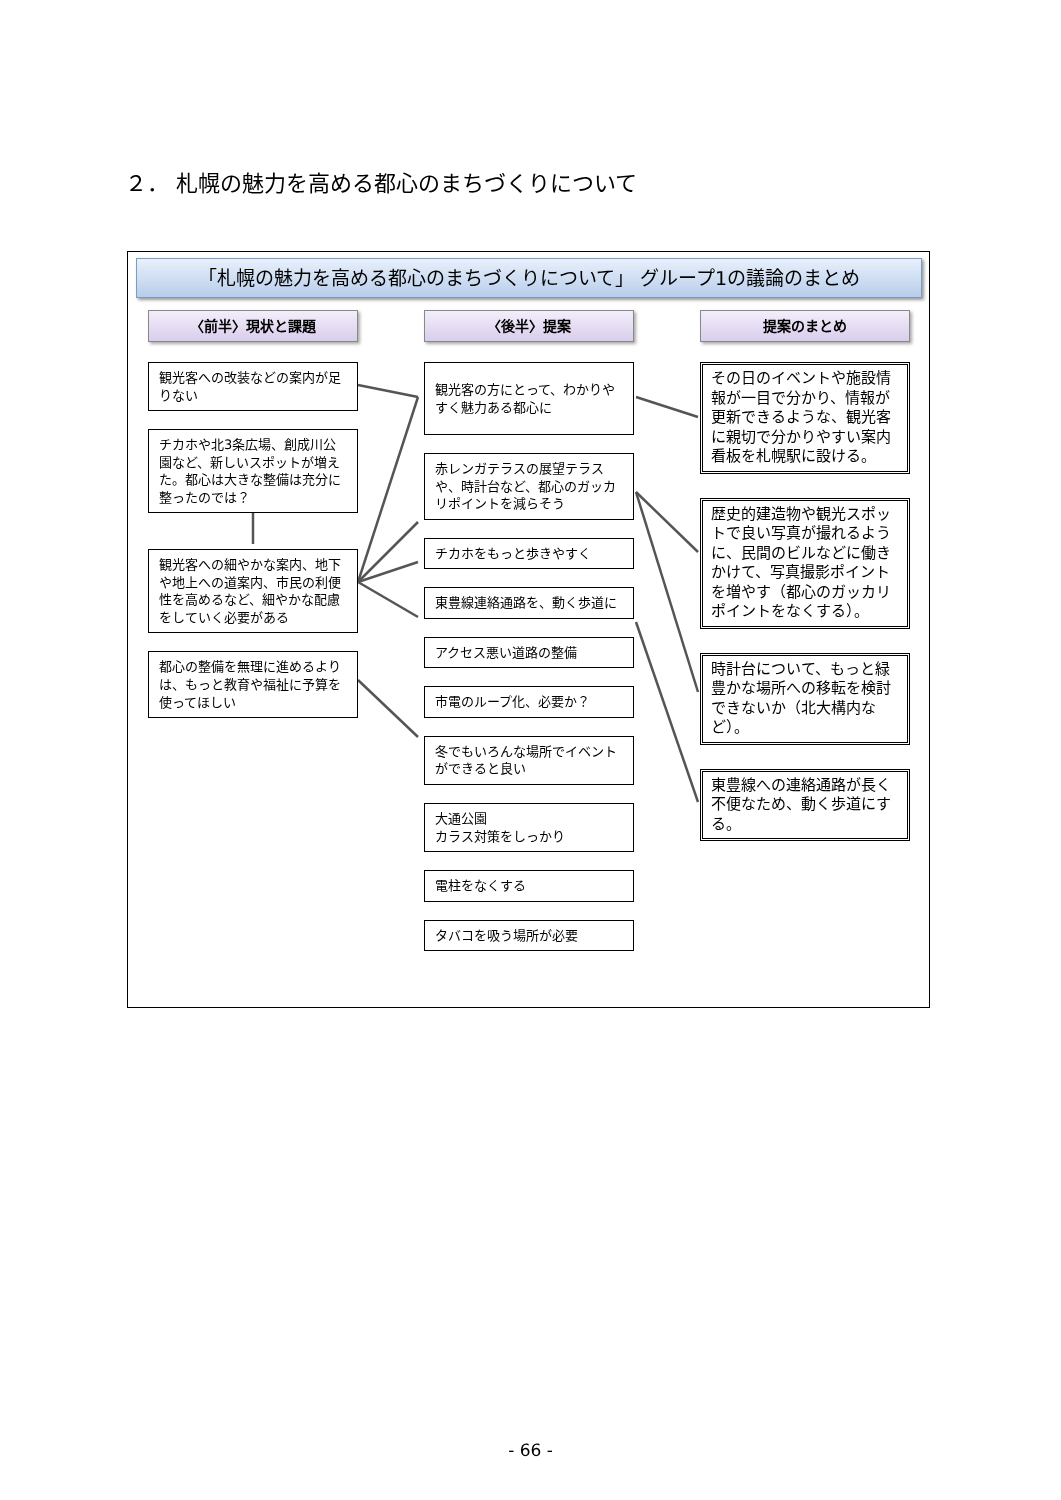２． 札幌の魅力を高める都心のまちづくりについて
「札幌の魅力を高める都心のまちづくりについて」 グループ1の議論のまとめ
〈前半〉現状と課題
観光客への改装などの案内が足りない
チカホや北3条広場、創成川公園など、新しいスポットが増えた。都心は大きな整備は充分に整ったのでは？
観光客への細やかな案内、地下や地上への道案内、市民の利便性を高めるなど、細やかな配慮をしていく必要がある
都心の整備を無理に進めるよりは、もっと教育や福祉に予算を使ってほしい
〈後半〉提案
観光客の方にとって、わかりやすく魅力ある都心に
赤レンガテラスの展望テラスや、時計台など、都心のガッカリポイントを減らそう
チカホをもっと歩きやすく
東豊線連絡通路を、動く歩道に
アクセス悪い道路の整備
市電のループ化、必要か？
冬でもいろんな場所でイベントができると良い
大通公園
カラス対策をしっかり
電柱をなくする
タバコを吸う場所が必要
提案のまとめ
その日のイベントや施設情報が一目で分かり、情報が更新できるような、観光客に親切で分かりやすい案内看板を札幌駅に設ける。
歴史的建造物や観光スポットで良い写真が撮れるように、民間のビルなどに働きかけて、写真撮影ポイントを増やす（都心のガッカリポイントをなくする）。
時計台について、もっと緑豊かな場所への移転を検討できないか（北大構内など）。
東豊線への連絡通路が長く不便なため、動く歩道にする。
- 66 -